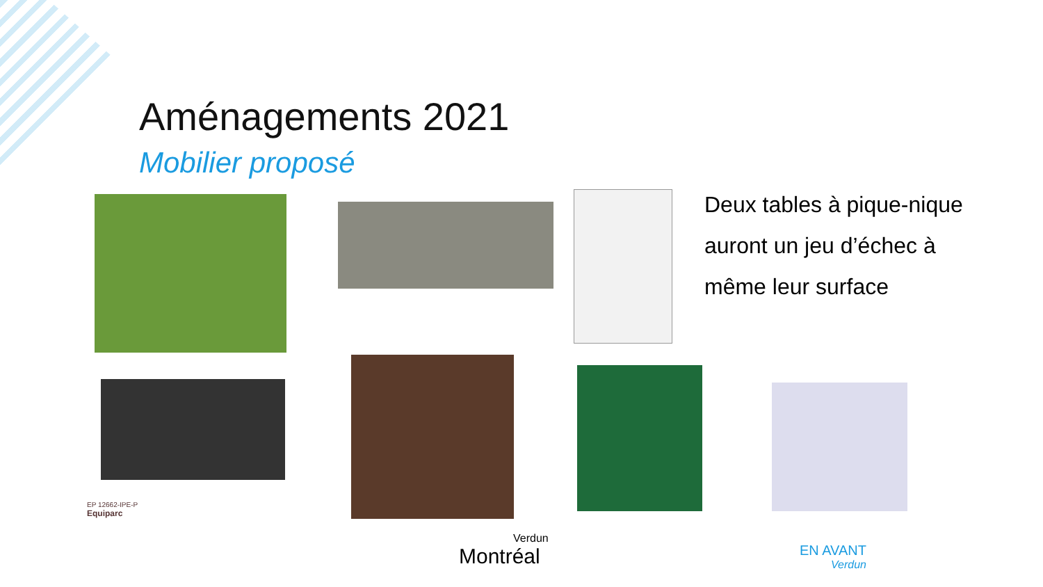Aménagements 2021
Mobilier proposé
Deux tables à pique-nique auront un jeu d’échec à même leur surface
EP 12662-IPE-P
Equiparc
Verdun
Montréal
EN AVANT
Verdun